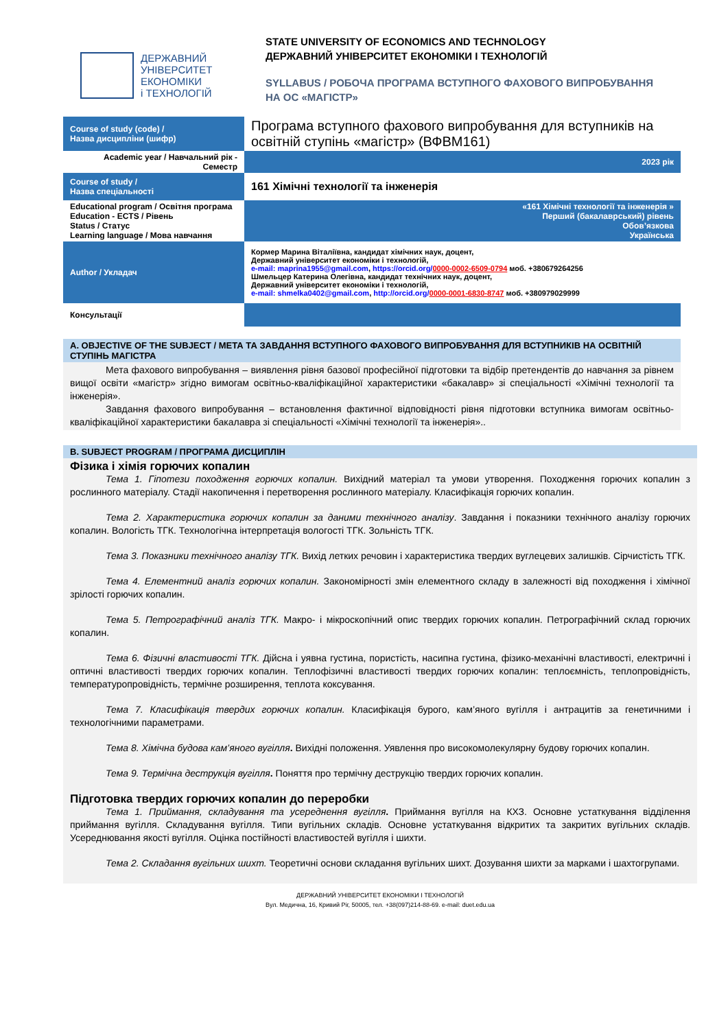ДЕРЖАВНИЙ
УНІВЕРСИТЕТ
ЕКОНОМІКИ
і ТЕХНОЛОГІЙ
STATE UNIVERSITY OF ECONOMICS AND TECHNOLOGY
ДЕРЖАВНИЙ УНІВЕРСИТЕТ ЕКОНОМІКИ І ТЕХНОЛОГІЙ
SYLLABUS / РОБОЧА ПРОГРАМА ВСТУПНОГО ФАХОВОГО ВИПРОБУВАННЯ
НА ОС «МАГІСТР»
| Course of study (code) / Назва дисципліни (шифр) | Програма вступного фахового випробування для вступників на освітній ступінь «магістр» (ВФВМ161) |
| Academic year / Навчальний рік - Семестр | 2023 рік |
| Course of study / Назва спеціальності | 161 Хімічні технології та інженерія |
| Educational program / Освітня програма Education - ECTS / Рівень Status / Статус Learning language / Мова навчання | «161 Хімічні технології та інженерія » Перший (бакалаврський) рівень Обов’язкова Українська |
| Author / Укладач | Кормер Марина Віталіївна, кандидат хімічних наук, доцент, Державний університет економіки і технологій, e-mail: maprina1955@gmail.com , https://orcid.org/ 0000-0002-6509-0794 моб. +380679264256 Шмельцер Катерина Олегівна, кандидат технічних наук, доцент, Державний університет економіки і технологій, e-mail: shmelka0402@gmail.com , http://orcid.org/ 0000-0001-6830-8747 моб. +380979029999 |
| Консультації | |
A. OBJECTIVE OF THE SUBJECT / МЕТА ТА ЗАВДАННЯ ВСТУПНОГО ФАХОВОГО ВИПРОБУВАННЯ ДЛЯ ВСТУПНИКІВ НА ОСВІТНІЙ СТУПІНЬ МАГІСТРА
Мета фахового випробування – виявлення рівня базової професійної підготовки та відбір претендентів до навчання за рівнем вищої освіти «магістр» згідно вимогам освітньо-кваліфікаційної характеристики «бакалавр» зі спеціальності «Хімічні технології та інженерія».
Завдання фахового випробування – встановлення фактичної відповідності рівня підготовки вступника вимогам освітньо-кваліфікаційної характеристики бакалавра зі спеціальності «Хімічні технології та інженерія»..
B. SUBJECT PROGRAM / ПРОГРАМА ДИСЦИПЛІН
Фізика і хімія горючих копалин
Тема 1. Гіпотези походження горючих копалин. Вихідний матеріал та умови утворення. Походження горючих копалин з рослинного матеріалу. Стадії накопичення і перетворення рослинного матеріалу. Класифікація горючих копалин.
Тема 2. Характеристика горючих копалин за даними технічного аналізу. Завдання і показники технічного аналізу горючих копалин. Вологість ТГК. Технологічна інтерпретація вологості ТГК. Зольність ТГК.
Тема 3. Показники технічного аналізу ТГК. Вихід летких речовин і характеристика твердих вуглецевих залишків. Сірчистість ТГК.
Тема 4. Елементний аналіз горючих копалин. Закономірності змін елементного складу в залежності від походження і хімічної зрілості горючих копалин.
Тема 5. Петрографічний аналіз ТГК. Макро- і мікроскопічний опис твердих горючих копалин. Петрографічний склад горючих копалин.
Тема 6. Фізичні властивості ТГК. Дійсна і уявна густина, пористість, насипна густина, фізико-механічні властивості, електричні і оптичні властивості твердих горючих копалин. Теплофізичні властивості твердих горючих копалин: теплоємність, теплопровідність, температуропровідність, термічне розширення, теплота коксування.
Тема 7. Класифікація твердих горючих копалин. Класифікація бурого, кам’яного вугілля і антрацитів за генетичними і технологічними параметрами.
Тема 8. Хімічна будова кам’яного вугілля. Вихідні положення. Уявлення про високомолекулярну будову горючих копалин.
Тема 9. Термічна деструкція вугілля. Поняття про термічну деструкцію твердих горючих копалин.
Підготовка твердих горючих копалин до переробки
Тема 1. Приймання, складування та усереднення вугілля. Приймання вугілля на КХЗ. Основне устаткування відділення приймання вугілля. Складування вугілля. Типи вугільних складів. Основне устаткування відкритих та закритих вугільних складів. Усереднювання якості вугілля. Оцінка постійності властивостей вугілля і шихти.
Тема 2. Складання вугільних шихт. Теоретичні основи складання вугільних шихт. Дозування шихти за марками і шахтогрупами.
ДЕРЖАВНИЙ УНІВЕРСИТЕТ ЕКОНОМІКИ І ТЕХНОЛОГІЙ
Вул. Медична, 16, Кривий Ріг, 50005, тел. +38(097)214-88-69. e-mail: duet.edu.ua